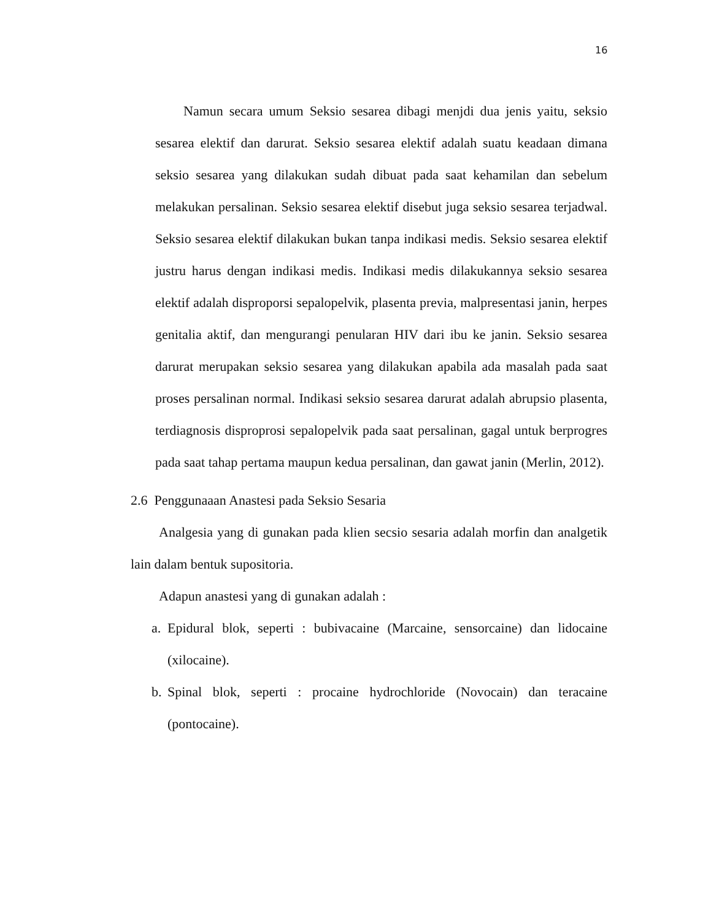16
Namun secara umum Seksio sesarea dibagi menjdi dua jenis yaitu, seksio sesarea elektif dan darurat. Seksio sesarea elektif adalah suatu keadaan dimana seksio sesarea yang dilakukan sudah dibuat pada saat kehamilan dan sebelum melakukan persalinan. Seksio sesarea elektif disebut juga seksio sesarea terjadwal. Seksio sesarea elektif dilakukan bukan tanpa indikasi medis. Seksio sesarea elektif justru harus dengan indikasi medis. Indikasi medis dilakukannya seksio sesarea elektif adalah disproporsi sepalopelvik, plasenta previa, malpresentasi janin, herpes genitalia aktif, dan mengurangi penularan HIV dari ibu ke janin. Seksio sesarea darurat merupakan seksio sesarea yang dilakukan apabila ada masalah pada saat proses persalinan normal. Indikasi seksio sesarea darurat adalah abrupsio plasenta, terdiagnosis disproprosi sepalopelvik pada saat persalinan, gagal untuk berprogres pada saat tahap pertama maupun kedua persalinan, dan gawat janin (Merlin, 2012).
2.6 Penggunaaan Anastesi pada Seksio Sesaria
Analgesia yang di gunakan pada klien secsio sesaria adalah morfin dan analgetik lain dalam bentuk supositoria.
Adapun anastesi yang di gunakan adalah :
a.
Epidural blok, seperti : bubivacaine (Marcaine, sensorcaine) dan lidocaine (xilocaine).
b.
Spinal blok, seperti : procaine hydrochloride (Novocain) dan teracaine (pontocaine).